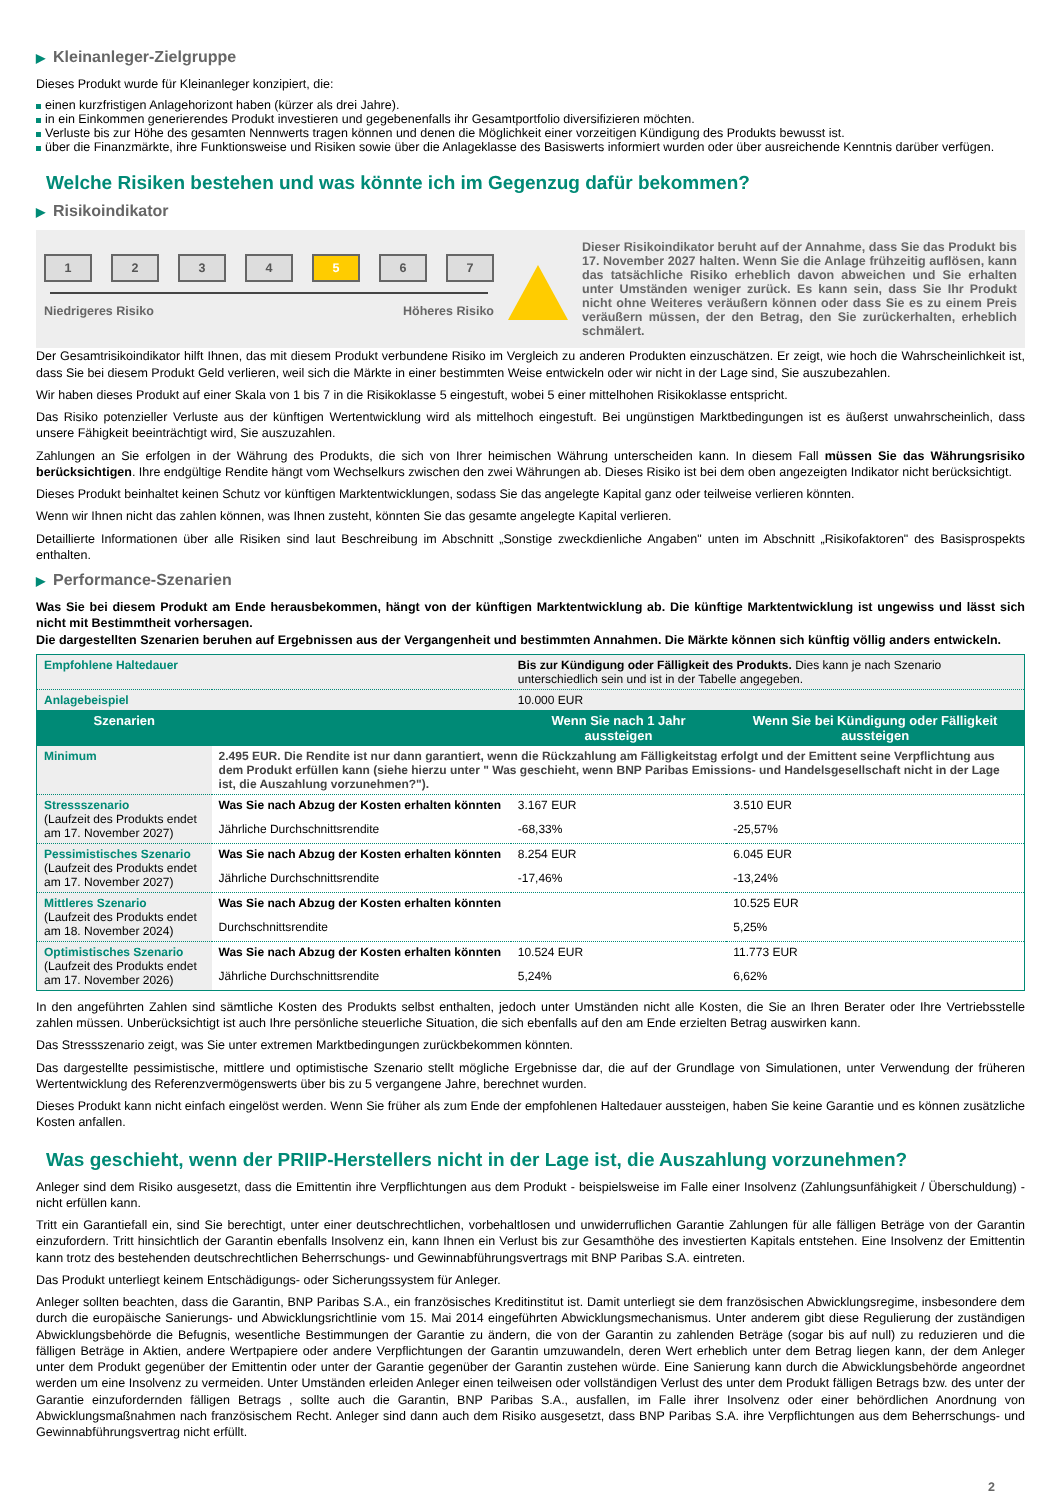▶ Kleinanleger-Zielgruppe
Dieses Produkt wurde für Kleinanleger konzipiert, die:
einen kurzfristigen Anlagehorizont haben (kürzer als drei Jahre).
in ein Einkommen generierendes Produkt investieren und gegebenenfalls ihr Gesamtportfolio diversifizieren möchten.
Verluste bis zur Höhe des gesamten Nennwerts tragen können und denen die Möglichkeit einer vorzeitigen Kündigung des Produkts bewusst ist.
über die Finanzmärkte, ihre Funktionsweise und Risiken sowie über die Anlageklasse des Basiswerts informiert wurden oder über ausreichende Kenntnis darüber verfügen.
Welche Risiken bestehen und was könnte ich im Gegenzug dafür bekommen?
▶ Risikoindikator
1 2 3 4 5 6 7
Niedrigeres Risiko Höheres Risiko
Dieser Risikoindikator beruht auf der Annahme, dass Sie das Produkt bis 17. November 2027 halten. Wenn Sie die Anlage frühzeitig auflösen, kann das tatsächliche Risiko erheblich davon abweichen und Sie erhalten unter Umständen weniger zurück. Es kann sein, dass Sie Ihr Produkt nicht ohne Weiteres veräußern können oder dass Sie es zu einem Preis veräußern müssen, der den Betrag, den Sie zurückerhalten, erheblich schmälert.
Der Gesamtrisikoindikator hilft Ihnen, das mit diesem Produkt verbundene Risiko im Vergleich zu anderen Produkten einzuschätzen. Er zeigt, wie hoch die Wahrscheinlichkeit ist, dass Sie bei diesem Produkt Geld verlieren, weil sich die Märkte in einer bestimmten Weise entwickeln oder wir nicht in der Lage sind, Sie auszubezahlen.
Wir haben dieses Produkt auf einer Skala von 1 bis 7 in die Risikoklasse 5 eingestuft, wobei 5 einer mittelhohen Risikoklasse entspricht.
Das Risiko potenzieller Verluste aus der künftigen Wertentwicklung wird als mittelhoch eingestuft. Bei ungünstigen Marktbedingungen ist es äußerst unwahrscheinlich, dass unsere Fähigkeit beeinträchtigt wird, Sie auszuzahlen.
Zahlungen an Sie erfolgen in der Währung des Produkts, die sich von Ihrer heimischen Währung unterscheiden kann. In diesem Fall müssen Sie das Währungsrisiko berücksichtigen. Ihre endgültige Rendite hängt vom Wechselkurs zwischen den zwei Währungen ab. Dieses Risiko ist bei dem oben angezeigten Indikator nicht berücksichtigt.
Dieses Produkt beinhaltet keinen Schutz vor künftigen Marktentwicklungen, sodass Sie das angelegte Kapital ganz oder teilweise verlieren könnten.
Wenn wir Ihnen nicht das zahlen können, was Ihnen zusteht, könnten Sie das gesamte angelegte Kapital verlieren.
Detaillierte Informationen über alle Risiken sind laut Beschreibung im Abschnitt „Sonstige zweckdienliche Angaben" unten im Abschnitt „Risikofaktoren" des Basisprospekts enthalten.
▶ Performance-Szenarien
Was Sie bei diesem Produkt am Ende herausbekommen, hängt von der künftigen Marktentwicklung ab. Die künftige Marktentwicklung ist ungewiss und lässt sich nicht mit Bestimmtheit vorhersagen.
Die dargestellten Szenarien beruhen auf Ergebnissen aus der Vergangenheit und bestimmten Annahmen. Die Märkte können sich künftig völlig anders entwickeln.
| Empfohlene Haltedauer | | Bis zur Kündigung oder Fälligkeit des Produkts. Dies kann je nach Szenario unterschiedlich sein und ist in der Tabelle angegeben. | |
| Anlagebeispiel | | 10.000 EUR | |
| Szenarien | | Wenn Sie nach 1 Jahr aussteigen | Wenn Sie bei Kündigung oder Fälligkeit aussteigen |
| Minimum | 2.495 EUR. Die Rendite ist nur dann garantiert, wenn die Rückzahlung am Fälligkeitstag erfolgt und der Emittent seine Verpflichtung aus dem Produkt erfüllen kann (siehe hierzu unter " Was geschieht, wenn BNP Paribas Emissions- und Handelsgesellschaft nicht in der Lage ist, die Auszahlung vorzunehmen?"). | | |
| Stressszenario (Laufzeit des Produkts endet am 17. November 2027) | Was Sie nach Abzug der Kosten erhalten könnten | 3.167 EUR | 3.510 EUR |
| | Jährliche Durchschnittsrendite | -68,33% | -25,57% |
| Pessimistisches Szenario (Laufzeit des Produkts endet am 17. November 2027) | Was Sie nach Abzug der Kosten erhalten könnten | 8.254 EUR | 6.045 EUR |
| | Jährliche Durchschnittsrendite | -17,46% | -13,24% |
| Mittleres Szenario (Laufzeit des Produkts endet am 18. November 2024) | Was Sie nach Abzug der Kosten erhalten könnten | | 10.525 EUR |
| | Durchschnittsrendite | | 5,25% |
| Optimistisches Szenario (Laufzeit des Produkts endet am 17. November 2026) | Was Sie nach Abzug der Kosten erhalten könnten | 10.524 EUR | 11.773 EUR |
| | Jährliche Durchschnittsrendite | 5,24% | 6,62% |
In den angeführten Zahlen sind sämtliche Kosten des Produkts selbst enthalten, jedoch unter Umständen nicht alle Kosten, die Sie an Ihren Berater oder Ihre Vertriebsstelle zahlen müssen. Unberücksichtigt ist auch Ihre persönliche steuerliche Situation, die sich ebenfalls auf den am Ende erzielten Betrag auswirken kann.
Das Stressszenario zeigt, was Sie unter extremen Marktbedingungen zurückbekommen könnten.
Das dargestellte pessimistische, mittlere und optimistische Szenario stellt mögliche Ergebnisse dar, die auf der Grundlage von Simulationen, unter Verwendung der früheren Wertentwicklung des Referenzvermögenswerts über bis zu 5 vergangene Jahre, berechnet wurden.
Dieses Produkt kann nicht einfach eingelöst werden. Wenn Sie früher als zum Ende der empfohlenen Haltedauer aussteigen, haben Sie keine Garantie und es können zusätzliche Kosten anfallen.
Was geschieht, wenn der PRIIP-Herstellers nicht in der Lage ist, die Auszahlung vorzunehmen?
Anleger sind dem Risiko ausgesetzt, dass die Emittentin ihre Verpflichtungen aus dem Produkt - beispielsweise im Falle einer Insolvenz (Zahlungsunfähigkeit / Überschuldung) - nicht erfüllen kann.
Tritt ein Garantiefall ein, sind Sie berechtigt, unter einer deutschrechtlichen, vorbehaltlosen und unwiderruflichen Garantie Zahlungen für alle fälligen Beträge von der Garantin einzufordern. Tritt hinsichtlich der Garantin ebenfalls Insolvenz ein, kann Ihnen ein Verlust bis zur Gesamthöhe des investierten Kapitals entstehen. Eine Insolvenz der Emittentin kann trotz des bestehenden deutschrechtlichen Beherrschungs- und Gewinnabführungsvertrags mit BNP Paribas S.A. eintreten.
Das Produkt unterliegt keinem Entschädigungs- oder Sicherungssystem für Anleger.
Anleger sollten beachten, dass die Garantin, BNP Paribas S.A., ein französisches Kreditinstitut ist. Damit unterliegt sie dem französischen Abwicklungsregime, insbesondere dem durch die europäische Sanierungs- und Abwicklungsrichtlinie vom 15. Mai 2014 eingeführten Abwicklungsmechanismus. Unter anderem gibt diese Regulierung der zuständigen Abwicklungsbehörde die Befugnis, wesentliche Bestimmungen der Garantie zu ändern, die von der Garantin zu zahlenden Beträge (sogar bis auf null) zu reduzieren und die fälligen Beträge in Aktien, andere Wertpapiere oder andere Verpflichtungen der Garantin umzuwandeln, deren Wert erheblich unter dem Betrag liegen kann, der dem Anleger unter dem Produkt gegenüber der Emittentin oder unter der Garantie gegenüber der Garantin zustehen würde. Eine Sanierung kann durch die Abwicklungsbehörde angeordnet werden um eine Insolvenz zu vermeiden. Unter Umständen erleiden Anleger einen teilweisen oder vollständigen Verlust des unter dem Produkt fälligen Betrags bzw. des unter der Garantie einzufordernden fälligen Betrags , sollte auch die Garantin, BNP Paribas S.A., ausfallen, im Falle ihrer Insolvenz oder einer behördlichen Anordnung von Abwicklungsmaßnahmen nach französischem Recht. Anleger sind dann auch dem Risiko ausgesetzt, dass BNP Paribas S.A. ihre Verpflichtungen aus dem Beherrschungs- und Gewinnabführungsvertrag nicht erfüllt.
2